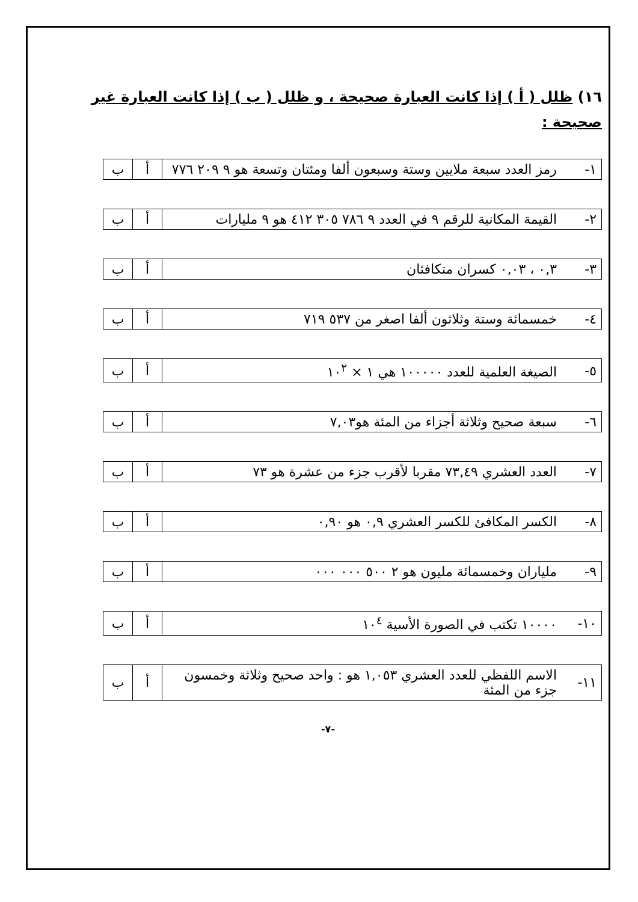١٦) ظلل ( أ ) إذا كانت العبارة صحيحة ، و ظلل ( ب ) إذا كانت العبارة غير صحيحة :
| ١- | رمز العدد سبعة ملايين وستة وسبعون ألفا ومئتان وتسعة هو ٩ ٢٠٩ ٧٧٦ | أ | ب |
| ٢- | القيمة المكانية للرقم ٩ في العدد ٩ ٧٨٦ ٣٠٥ ٤١٢ هو ٩ مليارات | أ | ب |
| ٣- | ٠,٣ ، ٠,٠٣ كسران متكافئان | أ | ب |
| ٤- | خمسمائة وستة وثلاثون ألفا اصغر من ٥٣٧ ٧١٩ | أ | ب |
| ٥- | الصيغة العلمية للعدد ١٠٠٠٠٠ هي ١ × ١٠<sup>٢</sup> | أ | ب |
| ٦- | سبعة صحيح وثلاثة أجزاء من المئة هو٧,٠٣ | أ | ب |
| ٧- | العدد العشري ٧٣,٤٩ مقربا لأقرب جزء من عشرة هو ٧٣ | أ | ب |
| ٨- | الكسر المكافئ للكسر العشري ٠,٩ هو ٠,٩٠ | أ | ب |
| ٩- | ملياران وخمسمائة مليون هو ٢ ٥٠٠ ٠٠٠ ٠٠٠ | أ | ب |
| ١٠- | ١٠٠٠٠ تكتب في الصورة الأسية ١٠<sup>٤</sup> | أ | ب |
| ١١- | الاسم اللفظي للعدد العشري ١,٠٥٣ هو : واحد صحيح وثلاثة وخمسون جزء من المئة | أ | ب |
-٧-